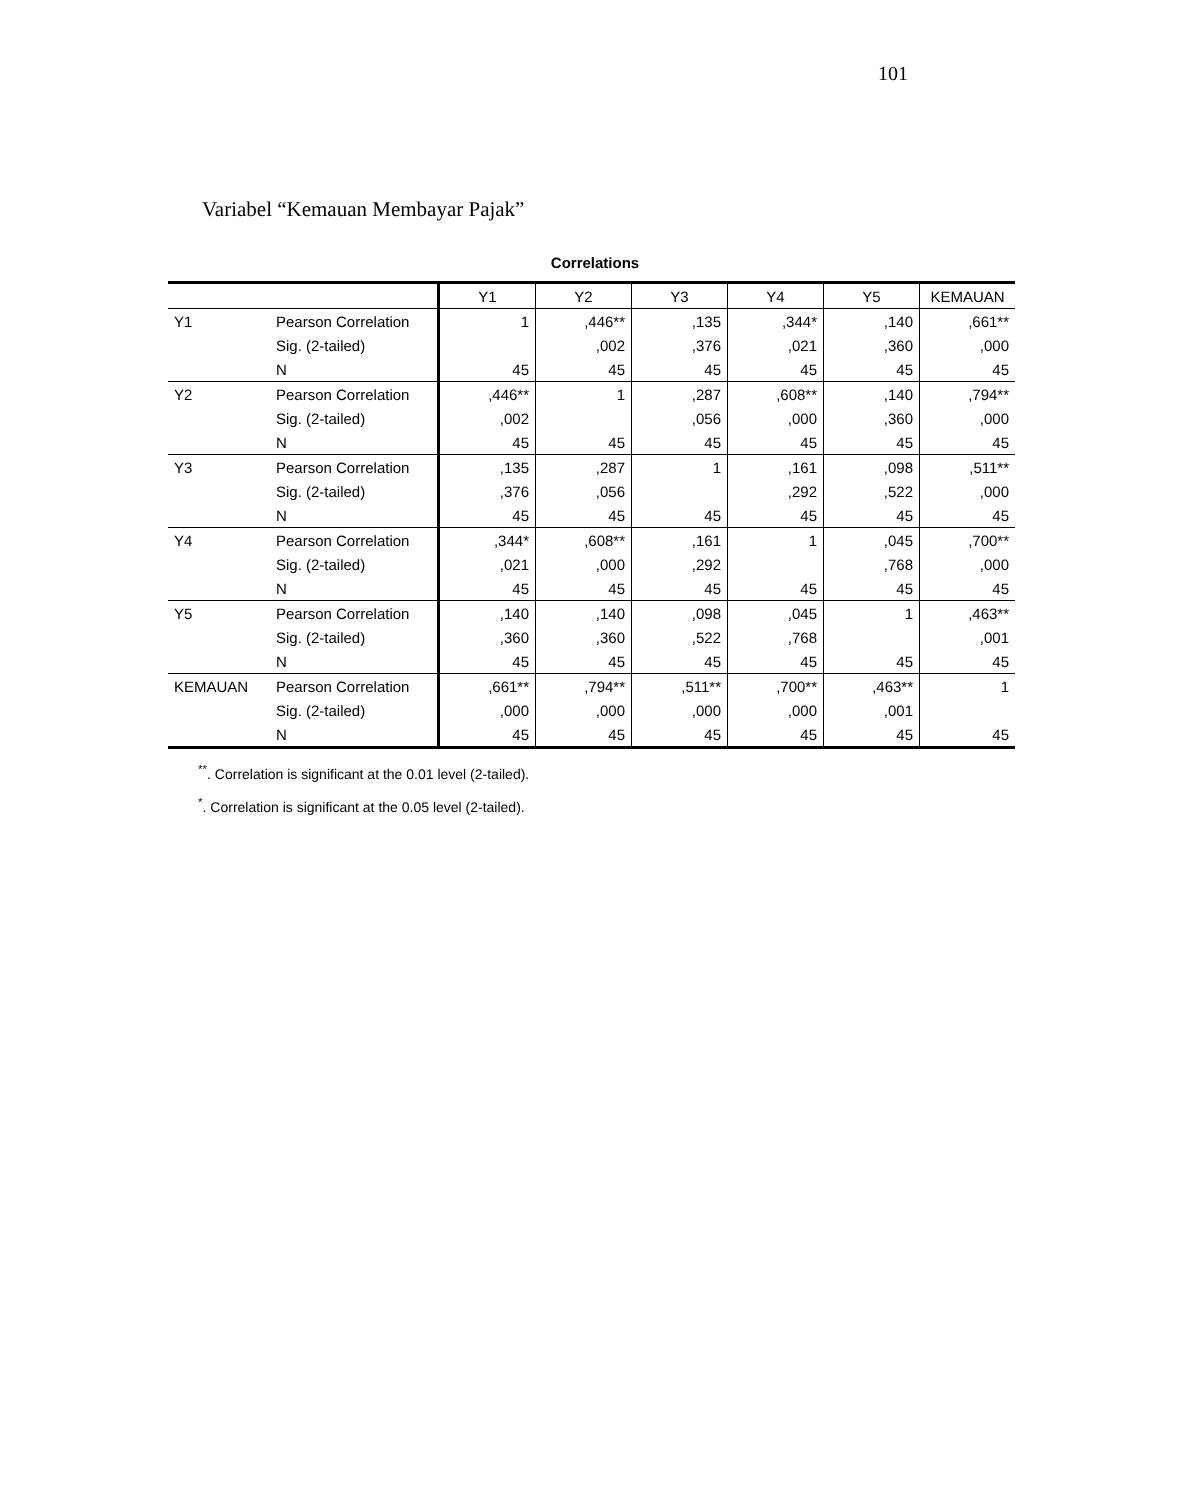101
Variabel “Kemauan Membayar Pajak”
Correlations
| | | Y1 | Y2 | Y3 | Y4 | Y5 | KEMAUAN |
| --- | --- | --- | --- | --- | --- | --- | --- |
| Y1 | Pearson Correlation | 1 | ,446** | ,135 | ,344* | ,140 | ,661** |
| | Sig. (2-tailed) | | ,002 | ,376 | ,021 | ,360 | ,000 |
| | N | 45 | 45 | 45 | 45 | 45 | 45 |
| Y2 | Pearson Correlation | ,446** | 1 | ,287 | ,608** | ,140 | ,794** |
| | Sig. (2-tailed) | ,002 | | ,056 | ,000 | ,360 | ,000 |
| | N | 45 | 45 | 45 | 45 | 45 | 45 |
| Y3 | Pearson Correlation | ,135 | ,287 | 1 | ,161 | ,098 | ,511** |
| | Sig. (2-tailed) | ,376 | ,056 | | ,292 | ,522 | ,000 |
| | N | 45 | 45 | 45 | 45 | 45 | 45 |
| Y4 | Pearson Correlation | ,344* | ,608** | ,161 | 1 | ,045 | ,700** |
| | Sig. (2-tailed) | ,021 | ,000 | ,292 | | ,768 | ,000 |
| | N | 45 | 45 | 45 | 45 | 45 | 45 |
| Y5 | Pearson Correlation | ,140 | ,140 | ,098 | ,045 | 1 | ,463** |
| | Sig. (2-tailed) | ,360 | ,360 | ,522 | ,768 | | ,001 |
| | N | 45 | 45 | 45 | 45 | 45 | 45 |
| KEMAUAN | Pearson Correlation | ,661** | ,794** | ,511** | ,700** | ,463** | 1 |
| | Sig. (2-tailed) | ,000 | ,000 | ,000 | ,000 | ,001 | |
| | N | 45 | 45 | 45 | 45 | 45 | 45 |
<sup>**</sup>. Correlation is significant at the 0.01 level (2-tailed).
<sup>*</sup>. Correlation is significant at the 0.05 level (2-tailed).